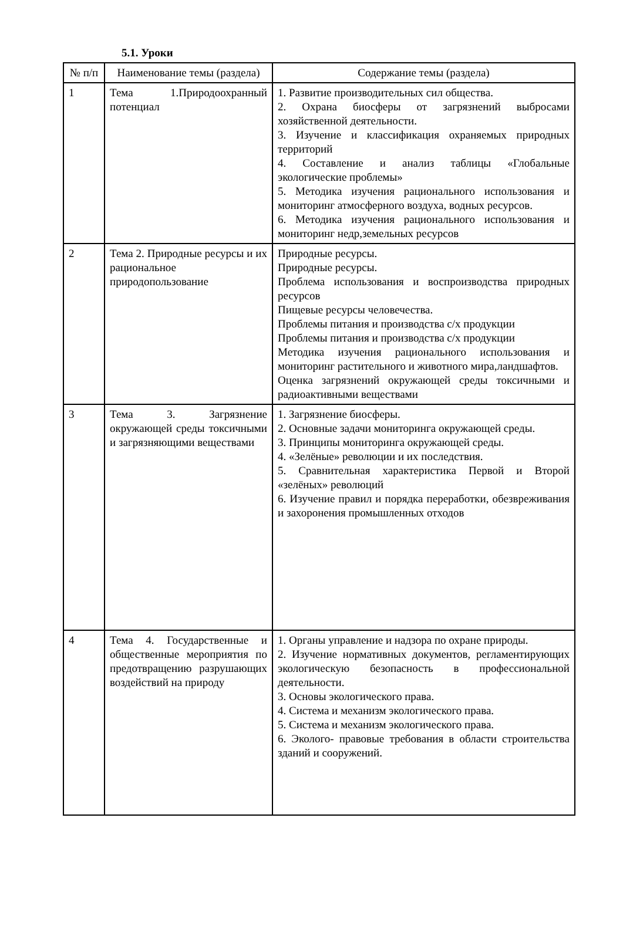5.1. Уроки
| № п/п | Наименование темы (раздела) | Содержание темы (раздела) |
| --- | --- | --- |
| 1 | Тема 1.Природоохранный потенциал | 1. Развитие производительных сил общества. 2. Охрана биосферы от загрязнений выбросами хозяйственной деятельности. 3. Изучение и классификация охраняемых природных территорий 4. Составление и анализ таблицы «Глобальные экологические проблемы» 5. Методика изучения рационального использования и мониторинг атмосферного воздуха, водных ресурсов. 6. Методика изучения рационального использования и мониторинг недр,земельных ресурсов |
| 2 | Тема 2. Природные ресурсы и их рациональное природопользование | Природные ресурсы. Природные ресурсы. Проблема использования и воспроизводства природных ресурсов Пищевые ресурсы человечества. Проблемы питания и производства с/х продукции Проблемы питания и производства с/х продукции Методика изучения рационального использования и мониторинг растительного и животного мира,ландшафтов. Оценка загрязнений окружающей среды токсичными и радиоактивными веществами |
| 3 | Тема 3. Загрязнение окружающей среды токсичными и загрязняющими веществами | 1. Загрязнение биосферы. 2. Основные задачи мониторинга окружающей среды. 3. Принципы мониторинга окружающей среды. 4. «Зелёные» революции и их последствия. 5. Сравнительная характеристика Первой и Второй «зелёных» революций 6. Изучение правил и порядка переработки, обезвреживания и захоронения промышленных отходов |
| 4 | Тема 4. Государственные и общественные мероприятия по предотвращению разрушающих воздействий на природу | 1. Органы управление и надзора по охране природы. 2. Изучение нормативных документов, регламентирующих экологическую безопасность в профессиональной деятельности. 3. Основы экологического права. 4. Система и механизм экологического права. 5. Система и механизм экологического права. 6. Эколого- правовые требования в области строительства зданий и сооружений. |